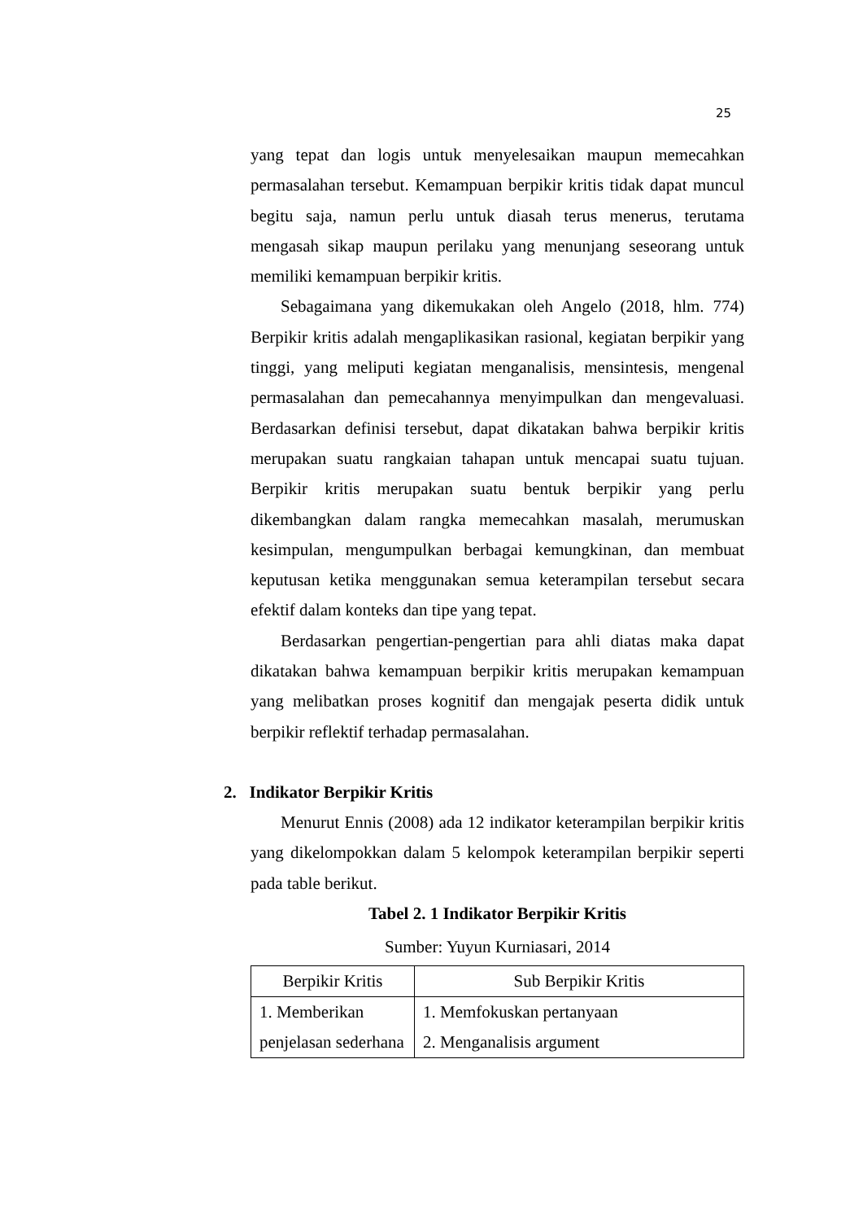25
yang tepat dan logis untuk menyelesaikan maupun memecahkan permasalahan tersebut. Kemampuan berpikir kritis tidak dapat muncul begitu saja, namun perlu untuk diasah terus menerus, terutama mengasah sikap maupun perilaku yang menunjang seseorang untuk memiliki kemampuan berpikir kritis.
Sebagaimana yang dikemukakan oleh Angelo (2018, hlm. 774) Berpikir kritis adalah mengaplikasikan rasional, kegiatan berpikir yang tinggi, yang meliputi kegiatan menganalisis, mensintesis, mengenal permasalahan dan pemecahannya menyimpulkan dan mengevaluasi. Berdasarkan definisi tersebut, dapat dikatakan bahwa berpikir kritis merupakan suatu rangkaian tahapan untuk mencapai suatu tujuan. Berpikir kritis merupakan suatu bentuk berpikir yang perlu dikembangkan dalam rangka memecahkan masalah, merumuskan kesimpulan, mengumpulkan berbagai kemungkinan, dan membuat keputusan ketika menggunakan semua keterampilan tersebut secara efektif dalam konteks dan tipe yang tepat.
Berdasarkan pengertian-pengertian para ahli diatas maka dapat dikatakan bahwa kemampuan berpikir kritis merupakan kemampuan yang melibatkan proses kognitif dan mengajak peserta didik untuk berpikir reflektif terhadap permasalahan.
2. Indikator Berpikir Kritis
Menurut Ennis (2008) ada 12 indikator keterampilan berpikir kritis yang dikelompokkan dalam 5 kelompok keterampilan berpikir seperti pada table berikut.
Tabel 2. 1 Indikator Berpikir Kritis
Sumber: Yuyun Kurniasari, 2014
| Berpikir Kritis | Sub Berpikir Kritis |
| 1. Memberikan penjelasan sederhana | 1. Memfokuskan pertanyaan 2. Menganalisis argument |